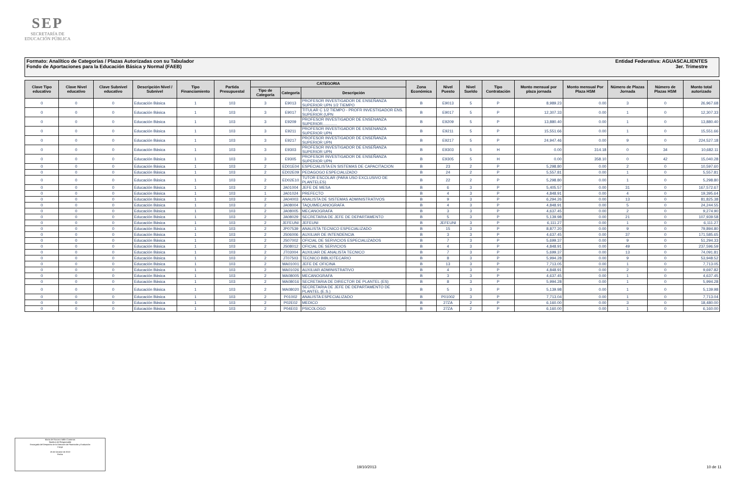SEP
SECRETARÍA DE
EDUCACIÓN PÚBLICA
Entidad Federativa: AGUASCALIENTES
3er. Trimestre
Formato: Analítico de Categorías / Plazas Autorizadas con su Tabulador
Fondo de Aportaciones para la Educación Básica y Normal (FAEB)
| Clave Tipo educativo | Clave Nivel educativo | Clave Subnivel educativo | Descripción Nivel / Subnivel | Tipo Financiamiento | Partida Presupuestal | CATEGORIA | | | Zona Económica | Nivel Puesto | Nivel Sueldo | Tipo Contratación | Monto mensual por plaza jornada | Monto mensual Por Plaza HSM | Número de Plazas Jornada | Número de Plazas HSM | Monto total autorizado |
| --- | --- | --- | --- | --- | --- | --- | --- | --- | --- | --- | --- | --- | --- | --- | --- | --- | --- |
| | | | | | | Tipo de Categoría | Categoría | Descripción | | | | | | | | | |
| 0 | 0 | 0 | Educación Básica | 1 | 103 | 3 | E9013 | PROFESOR INVESTIGADOR DE ENSEÑANZA SUPERIOR UPN 1/2 TIEMPO | B | E9013 | 5 | P | 8,989.23 | 0.00 | 3 | 0 | 26,967.68 |
| 0 | 0 | 0 | Educación Básica | 1 | 103 | 3 | E9017 | TITULAR C 1/2 TIEMPO - PROFR INVESTIGADOR ENS. SUPERIOR (UPN | B | E9017 | 5 | P | 12,307.33 | 0.00 | 1 | 0 | 12,307.33 |
| 0 | 0 | 0 | Educación Básica | 1 | 103 | 3 | E9209 | PROFESOR INVESTIGADOR DE ENSENANZA SUPERIOR............. | B | E9209 | 5 | P | 13,880.40 | 0.00 | 1 | 0 | 13,880.40 |
| 0 | 0 | 0 | Educación Básica | 1 | 103 | 3 | E9211 | PROFESOR INVESTIGADOR DE ENSENANZA SUPERIOR UPN | B | E9211 | 5 | P | 15,551.66 | 0.00 | 1 | 0 | 15,551.66 |
| 0 | 0 | 0 | Educación Básica | 1 | 103 | 3 | E9217 | PROFESOR INVESTIGADOR DE ENSEÑANZA SUPERIOR UPN | B | E9217 | 5 | P | 24,947.46 | 0.00 | 9 | 0 | 224,527.18 |
| 0 | 0 | 0 | Educación Básica | 1 | 103 | 3 | E9303 | PROFESOR INVESTIGADOR DE ENSEÑANZA SUPERIOR UPN | B | E9303 | 5 | H | 0.00 | 314.18 | 0 | 34 | 10,682.11 |
| 0 | 0 | 0 | Educación Básica | 1 | 103 | 3 | E9305 | PROFESOR INVESTIGADOR DE ENSEÑANZA SUPERIOR UPN | B | E9305 | 5 | H | 0.00 | 358.10 | 0 | 42 | 15,040.28 |
| 0 | 0 | 0 | Educación Básica | 1 | 103 | 2 | ED01E04 | ESPECIALISTA EN SISTEMAS DE CAPACITACION | B | 23 | 2 | P | 5,298.80 | 0.00 | 2 | 0 | 10,597.60 |
| 0 | 0 | 0 | Educación Básica | 1 | 103 | 2 | ED02E09 | PEDAGOGO ESPECIALIZADO | B | 24 | 2 | P | 5,557.81 | 0.00 | 1 | 0 | 5,557.81 |
| 0 | 0 | 0 | Educación Básica | 1 | 103 | 2 | ED02E10 | TUTOR ESCOLAR (PARA USO EXCLUSIVO DE PLANTELES) | B | 22 | 2 | P | 5,298.80 | 0.00 | 1 | 0 | 5,298.80 |
| 0 | 0 | 0 | Educación Básica | 1 | 103 | 2 | JA01004 | JEFE DE MESA | B | 6 | 3 | P | 5,405.57 | 0.00 | 31 | 0 | 167,572.67 |
| 0 | 0 | 0 | Educación Básica | 1 | 103 | 1 | JA01024 | PREFECTO | B | 4 | 3 | P | 4,848.91 | 0.00 | 4 | 0 | 19,395.64 |
| 0 | 0 | 0 | Educación Básica | 1 | 103 | 2 | JA04003 | ANALISTA DE SISTEMAS ADMINISTRATIVOS | B | 9 | 3 | P | 6,294.26 | 0.00 | 13 | 0 | 81,825.38 |
| 0 | 0 | 0 | Educación Básica | 1 | 103 | 2 | JA08004 | TAQUIMECANOGRAFA | B | 4 | 3 | P | 4,848.91 | 0.00 | 5 | 0 | 24,244.55 |
| 0 | 0 | 0 | Educación Básica | 1 | 103 | 2 | JA08005 | MECANOGRAFA | B | 3 | 3 | P | 4,637.45 | 0.00 | 2 | 0 | 9,274.90 |
| 0 | 0 | 0 | Educación Básica | 1 | 103 | 2 | JA08029 | SECRETARIA DE JEFE DE DEPARTAMENTO | B | 5 | 3 | P | 5,139.98 | 0.00 | 21 | 0 | 107,939.58 |
| 0 | 0 | 0 | Educación Básica | 1 | 103 | 2 | JEFEUNI | JEFEUNI | B | JEFEUNI | 3 | P | 6,111.27 | 0.00 | 1 | 0 | 6,111.27 |
| 0 | 0 | 0 | Educación Básica | 1 | 103 | 2 | JP07539 | ANALISTA TECNICO ESPECIALIZADO | B | 15 | 3 | P | 8,877.20 | 0.00 | 9 | 0 | 79,894.80 |
| 0 | 0 | 0 | Educación Básica | 1 | 103 | 2 | JS06006 | AUXILIAR DE INTENDENCIA | B | 3 | 3 | P | 4,637.45 | 0.00 | 37 | 0 | 171,585.65 |
| 0 | 0 | 0 | Educación Básica | 1 | 103 | 2 | JS07002 | OFICIAL DE SERVICIOS ESPECIALIZADOS | B | 7 | 3 | P | 5,699.37 | 0.00 | 9 | 0 | 51,294.33 |
| 0 | 0 | 0 | Educación Básica | 1 | 103 | 2 | JS08012 | OFICIAL DE SERVICIOS | B | 4 | 3 | P | 4,848.91 | 0.00 | 49 | 0 | 237,596.59 |
| 0 | 0 | 0 | Educación Básica | 1 | 103 | 2 | JT03004 | AUXILIAR DE ANALISTA TECNICO | B | 7 | 3 | P | 5,699.37 | 0.00 | 13 | 0 | 74,091.81 |
| 0 | 0 | 0 | Educación Básica | 1 | 103 | 2 | JT07503 | TECNICO BIBLIOTECARIO | B | 8 | 3 | P | 5,994.28 | 0.00 | 9 | 0 | 53,948.52 |
| 0 | 0 | 0 | Educación Básica | 1 | 103 | 2 | MA01001 | JEFE DE OFICINA | B | 13 | 3 | P | 7,713.05 | 0.00 | 1 | 0 | 7,713.05 |
| 0 | 0 | 0 | Educación Básica | 1 | 103 | 2 | MA01026 | AUXILIAR ADMINISTRATIVO | B | 4 | 3 | P | 4,848.91 | 0.00 | 2 | 0 | 9,697.82 |
| 0 | 0 | 0 | Educación Básica | 1 | 103 | 2 | MA08005 | MECANOGRAFA | B | 3 | 3 | P | 4,637.45 | 0.00 | 1 | 0 | 4,637.45 |
| 0 | 0 | 0 | Educación Básica | 1 | 103 | 2 | MA08016 | SECRETARIA DE DIRECTOR DE PLANTEL (ES) | B | 8 | 3 | P | 5,994.28 | 0.00 | 1 | 0 | 5,994.28 |
| 0 | 0 | 0 | Educación Básica | 1 | 103 | 2 | MA08020 | SECRETARIA DE JEFE DE DEPARTAMENTO DE PLANTEL (E.S.) | B | 5 | 3 | P | 5,139.98 | 0.00 | 1 | 0 | 5,139.98 |
| 0 | 0 | 0 | Educación Básica | 1 | 103 | 2 | P01002 | ANALISTA ESPECIALIZADO | B | P01002 | 3 | P | 7,713.04 | 0.00 | 1 | 0 | 7,713.04 |
| 0 | 0 | 0 | Educación Básica | 1 | 103 | 2 | P02E02 | MEDICO | B | 27ZA | 2 | P | 6,160.00 | 0.00 | 3 | 0 | 18,480.00 |
| 0 | 0 | 0 | Educación Básica | 1 | 103 | 2 | P04E03 | PSICOLOGO | B | 27ZA | 2 | P | 6,160.00 | 0.00 | 1 | 0 | 6,160.00 |
María del Socorro Vallín Contreras
Nombre del Responsable
Encargada del Despacho de la Dirección de Planeación y Evaluación
Cargo
18 de Octubre de 2013
Fecha
19/10/2013 10 de 11